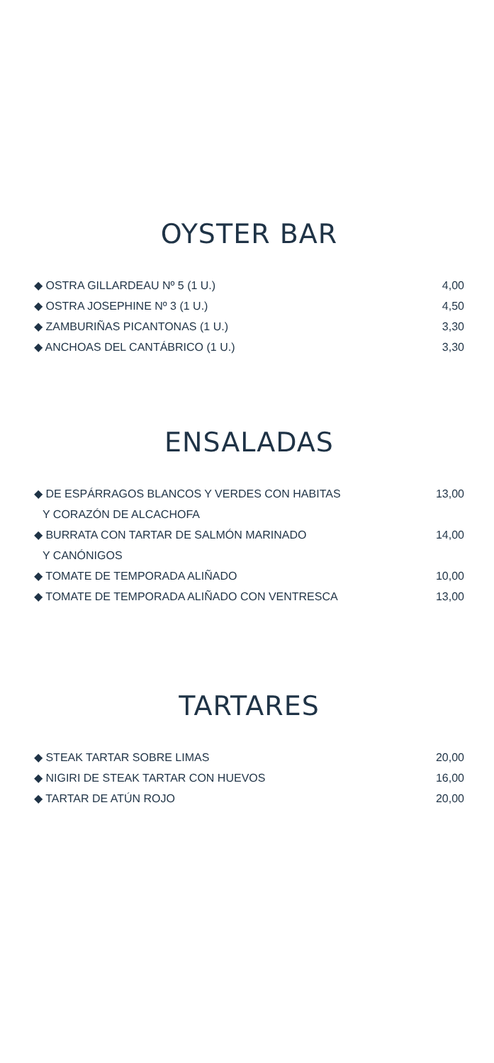OYSTER BAR
◆ OSTRA GILLARDEAU Nº 5 (1 U.) 4,00
◆ OSTRA JOSEPHINE Nº 3 (1 U.) 4,50
◆ ZAMBURIÑAS PICANTONAS (1 U.) 3,30
◆ ANCHOAS DEL CANTÁBRICO (1 U.) 3,30
ENSALADAS
◆ DE ESPÁRRAGOS BLANCOS Y VERDES CON HABITAS 13,00
Y CORAZÓN DE ALCACHOFA
◆ BURRATA CON TARTAR DE SALMÓN MARINADO 14,00
Y CANÓNIGOS
◆ TOMATE DE TEMPORADA ALIÑADO 10,00
◆ TOMATE DE TEMPORADA ALIÑADO CON VENTRESCA 13,00
TARTARES
◆ STEAK TARTAR SOBRE LIMAS 20,00
◆ NIGIRI DE STEAK TARTAR CON HUEVOS 16,00
◆ TARTAR DE ATÚN ROJO 20,00